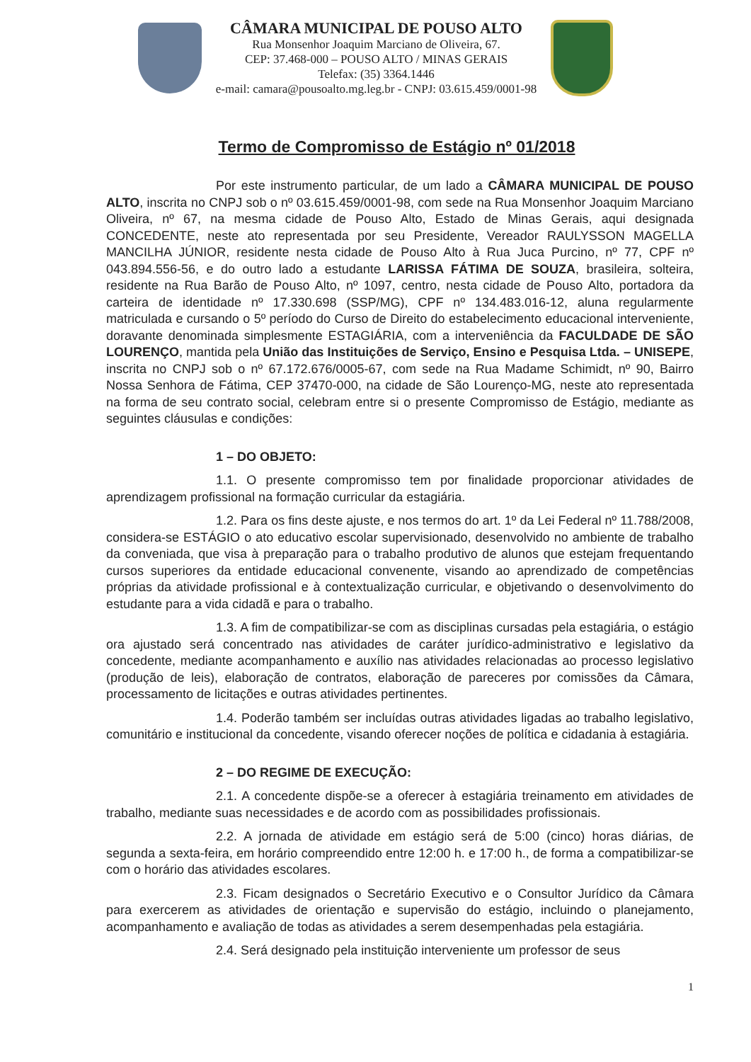CÂMARA MUNICIPAL DE POUSO ALTO
Rua Monsenhor Joaquim Marciano de Oliveira, 67.
CEP: 37.468-000 – POUSO ALTO / MINAS GERAIS
Telefax: (35) 3364.1446
e-mail: camara@pousoalto.mg.leg.br - CNPJ: 03.615.459/0001-98
Termo de Compromisso de Estágio nº 01/2018
Por este instrumento particular, de um lado a CÂMARA MUNICIPAL DE POUSO ALTO, inscrita no CNPJ sob o nº 03.615.459/0001-98, com sede na Rua Monsenhor Joaquim Marciano Oliveira, nº 67, na mesma cidade de Pouso Alto, Estado de Minas Gerais, aqui designada CONCEDENTE, neste ato representada por seu Presidente, Vereador RAULYSSON MAGELLA MANCILHA JÚNIOR, residente nesta cidade de Pouso Alto à Rua Juca Purcino, nº 77, CPF nº 043.894.556-56, e do outro lado a estudante LARISSA FÁTIMA DE SOUZA, brasileira, solteira, residente na Rua Barão de Pouso Alto, nº 1097, centro, nesta cidade de Pouso Alto, portadora da carteira de identidade nº 17.330.698 (SSP/MG), CPF nº 134.483.016-12, aluna regularmente matriculada e cursando o 5º período do Curso de Direito do estabelecimento educacional interveniente, doravante denominada simplesmente ESTAGIÁRIA, com a interveniência da FACULDADE DE SÃO LOURENÇO, mantida pela União das Instituições de Serviço, Ensino e Pesquisa Ltda. – UNISEPE, inscrita no CNPJ sob o nº 67.172.676/0005-67, com sede na Rua Madame Schimidt, nº 90, Bairro Nossa Senhora de Fátima, CEP 37470-000, na cidade de São Lourenço-MG, neste ato representada na forma de seu contrato social, celebram entre si o presente Compromisso de Estágio, mediante as seguintes cláusulas e condições:
1 – DO OBJETO:
1.1. O presente compromisso tem por finalidade proporcionar atividades de aprendizagem profissional na formação curricular da estagiária.
1.2. Para os fins deste ajuste, e nos termos do art. 1º da Lei Federal nº 11.788/2008, considera-se ESTÁGIO o ato educativo escolar supervisionado, desenvolvido no ambiente de trabalho da conveniada, que visa à preparação para o trabalho produtivo de alunos que estejam frequentando cursos superiores da entidade educacional convenente, visando ao aprendizado de competências próprias da atividade profissional e à contextualização curricular, e objetivando o desenvolvimento do estudante para a vida cidadã e para o trabalho.
1.3. A fim de compatibilizar-se com as disciplinas cursadas pela estagiária, o estágio ora ajustado será concentrado nas atividades de caráter jurídico-administrativo e legislativo da concedente, mediante acompanhamento e auxílio nas atividades relacionadas ao processo legislativo (produção de leis), elaboração de contratos, elaboração de pareceres por comissões da Câmara, processamento de licitações e outras atividades pertinentes.
1.4. Poderão também ser incluídas outras atividades ligadas ao trabalho legislativo, comunitário e institucional da concedente, visando oferecer noções de política e cidadania à estagiária.
2 – DO REGIME DE EXECUÇÃO:
2.1. A concedente dispõe-se a oferecer à estagiária treinamento em atividades de trabalho, mediante suas necessidades e de acordo com as possibilidades profissionais.
2.2. A jornada de atividade em estágio será de 5:00 (cinco) horas diárias, de segunda a sexta-feira, em horário compreendido entre 12:00 h. e 17:00 h., de forma a compatibilizar-se com o horário das atividades escolares.
2.3. Ficam designados o Secretário Executivo e o Consultor Jurídico da Câmara para exercerem as atividades de orientação e supervisão do estágio, incluindo o planejamento, acompanhamento e avaliação de todas as atividades a serem desempenhadas pela estagiária.
2.4. Será designado pela instituição interveniente um professor de seus
1